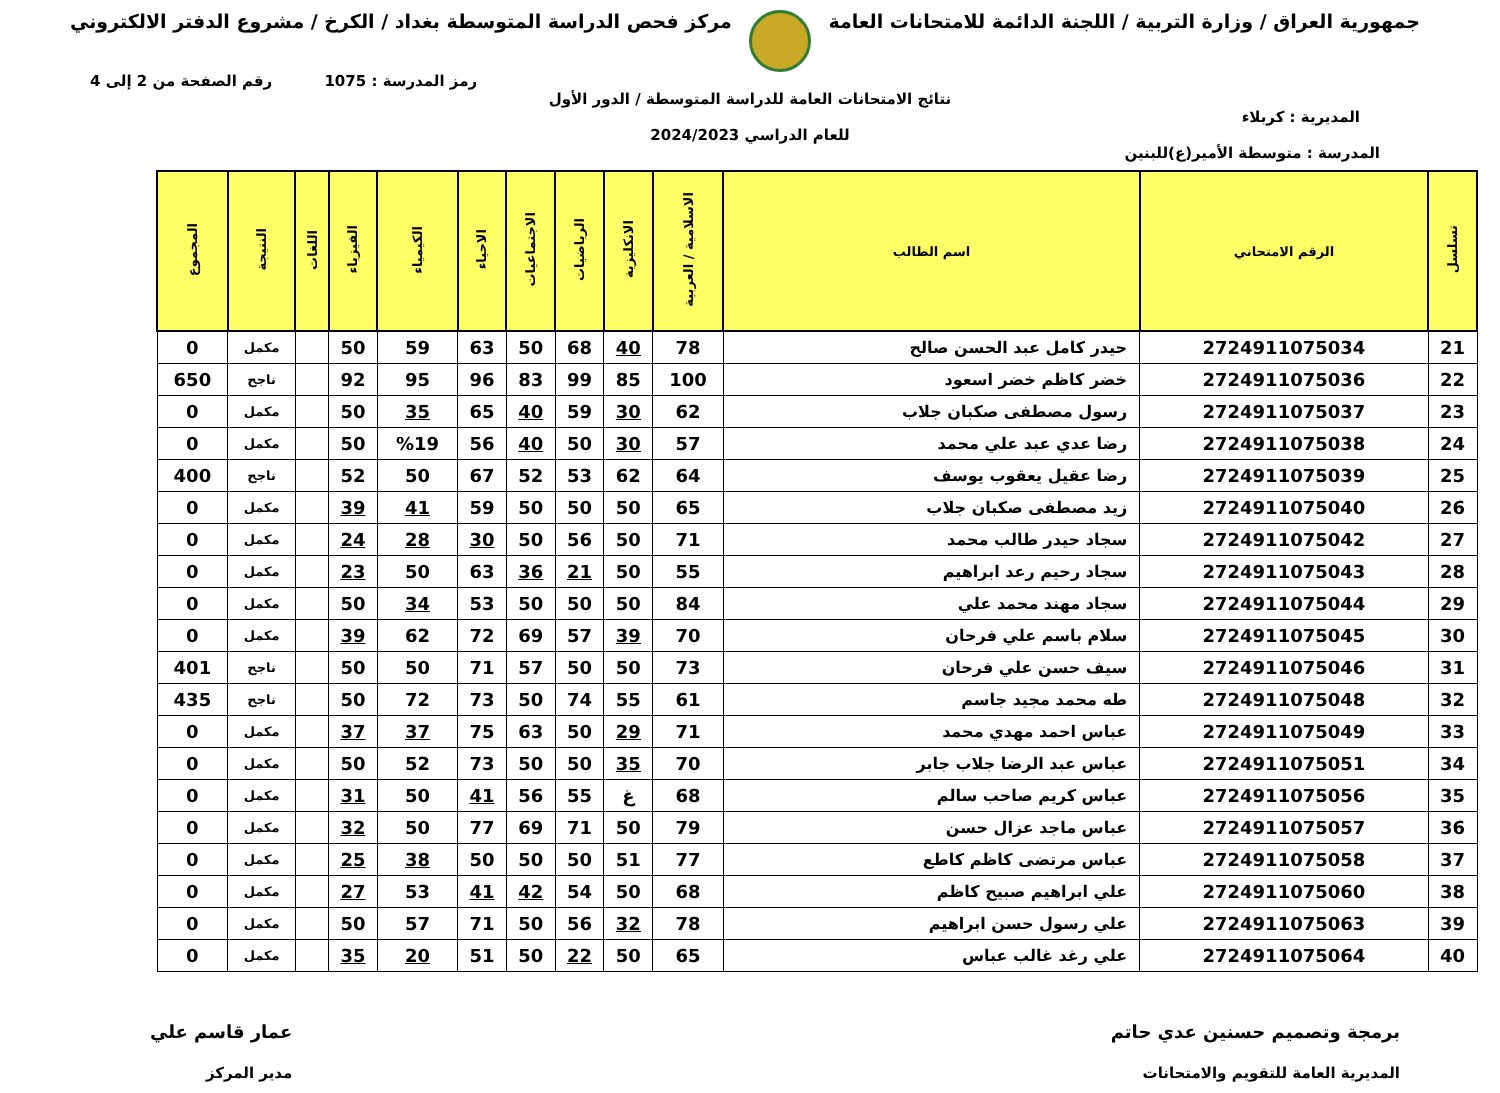جمهورية العراق / وزارة التربية / اللجنة الدائمة للامتحانات العامة
مركز فحص الدراسة المتوسطة بغداد / الكرخ / مشروع الدفتر الالكتروني
رمز المدرسة : 1075 رقم الصفحة من 2 إلى 4
نتائج الامتحانات العامة للدراسة المتوسطة / الدور الأول
المديرية : كربلاء
للعام الدراسي 2024/2023
المدرسة : متوسطة الأمير(ع)للبنين
| تسلسل | الرقم الامتحاني | اسم الطالب | الاسلامية / العربية | الانكليزية | الرياضيات | الاجتماعيات | الاحياء | الكيمياء | الفيزياء | اللغات | النتيجة | المجموع |
| --- | --- | --- | --- | --- | --- | --- | --- | --- | --- | --- | --- | --- |
| 21 | 2724911075034 | حيدر كامل عبد الحسن صالح | 78 | 40 | 68 | 50 | 63 | 59 | 50 | | مكمل | 0 |
| 22 | 2724911075036 | خضر كاظم خضر اسعود | 100 | 85 | 99 | 83 | 96 | 95 | 92 | | ناجح | 650 |
| 23 | 2724911075037 | رسول مصطفى صكبان جلاب | 62 | 30 | 59 | 40 | 65 | 35 | 50 | | مكمل | 0 |
| 24 | 2724911075038 | رضا عدي عبد علي محمد | 57 | 30 | 50 | 40 | 56 | %19 | 50 | | مكمل | 0 |
| 25 | 2724911075039 | رضا عقيل يعقوب يوسف | 64 | 62 | 53 | 52 | 67 | 50 | 52 | | ناجح | 400 |
| 26 | 2724911075040 | زيد مصطفى صكبان جلاب | 65 | 50 | 50 | 50 | 59 | 41 | 39 | | مكمل | 0 |
| 27 | 2724911075042 | سجاد حيدر طالب محمد | 71 | 50 | 56 | 50 | 30 | 28 | 24 | | مكمل | 0 |
| 28 | 2724911075043 | سجاد رحيم رعد ابراهيم | 55 | 50 | 21 | 36 | 63 | 50 | 23 | | مكمل | 0 |
| 29 | 2724911075044 | سجاد مهند محمد علي | 84 | 50 | 50 | 50 | 53 | 34 | 50 | | مكمل | 0 |
| 30 | 2724911075045 | سلام باسم علي فرحان | 70 | 39 | 57 | 69 | 72 | 62 | 39 | | مكمل | 0 |
| 31 | 2724911075046 | سيف حسن علي فرحان | 73 | 50 | 50 | 57 | 71 | 50 | 50 | | ناجح | 401 |
| 32 | 2724911075048 | طه محمد مجيد جاسم | 61 | 55 | 74 | 50 | 73 | 72 | 50 | | ناجح | 435 |
| 33 | 2724911075049 | عباس احمد مهدي محمد | 71 | 29 | 50 | 63 | 75 | 37 | 37 | | مكمل | 0 |
| 34 | 2724911075051 | عباس عبد الرضا جلاب جابر | 70 | 35 | 50 | 50 | 73 | 52 | 50 | | مكمل | 0 |
| 35 | 2724911075056 | عباس كريم صاحب سالم | 68 | غ | 55 | 56 | 41 | 50 | 31 | | مكمل | 0 |
| 36 | 2724911075057 | عباس ماجد عزال حسن | 79 | 50 | 71 | 69 | 77 | 50 | 32 | | مكمل | 0 |
| 37 | 2724911075058 | عباس مرتضى كاظم كاطع | 77 | 51 | 50 | 50 | 50 | 38 | 25 | | مكمل | 0 |
| 38 | 2724911075060 | علي ابراهيم صبيح كاظم | 68 | 50 | 54 | 42 | 41 | 53 | 27 | | مكمل | 0 |
| 39 | 2724911075063 | علي رسول حسن ابراهيم | 78 | 32 | 56 | 50 | 71 | 57 | 50 | | مكمل | 0 |
| 40 | 2724911075064 | علي رغد غالب عباس | 65 | 50 | 22 | 50 | 51 | 20 | 35 | | مكمل | 0 |
برمجة وتصميم حسنين عدي حاتم
المديرية العامة للتقويم والامتحانات
عمار قاسم علي
مدير المركز